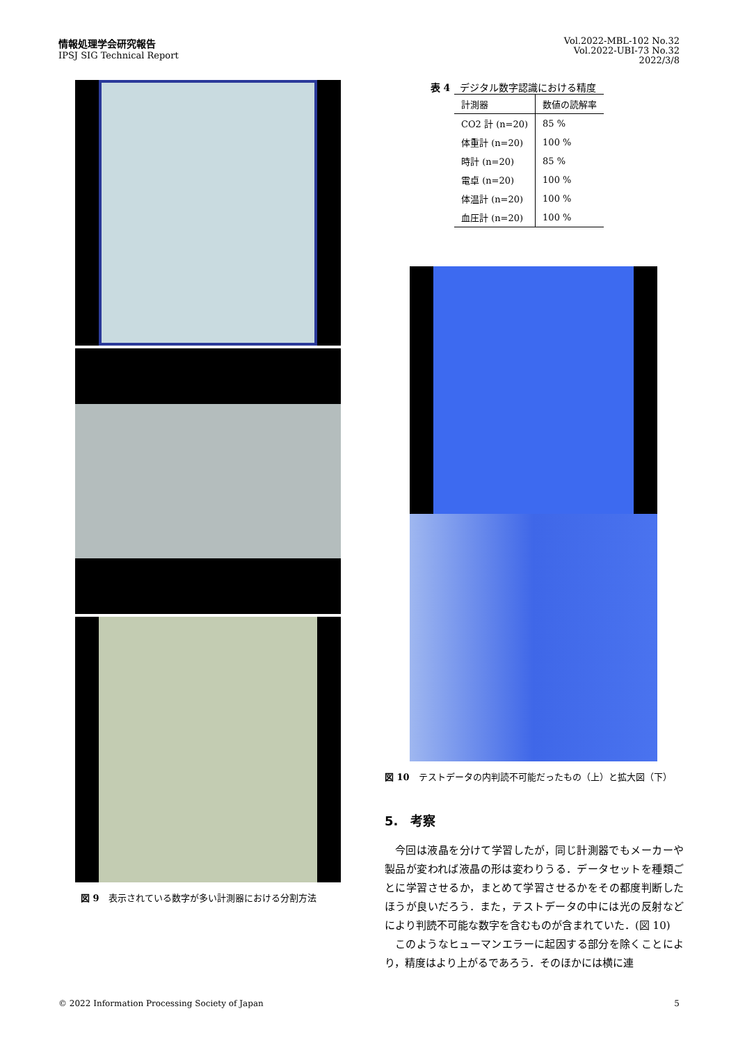情報処理学会研究報告
IPSJ SIG Technical Report
Vol.2022-MBL-102 No.32
Vol.2022-UBI-73 No.32
2022/3/8
図 9　表示されている数字が多い計測器における分割方法
表 4　デジタル数字認識における精度
| 計測器 | 数値の読解率 |
| --- | --- |
| CO2 計 (n=20) | 85 % |
| 体重計 (n=20) | 100 % |
| 時計 (n=20) | 85 % |
| 電卓 (n=20) | 100 % |
| 体温計 (n=20) | 100 % |
| 血圧計 (n=20) | 100 % |
図 10　テストデータの内判読不可能だったもの（上）と拡大図（下）
5.　考察
今回は液晶を分けて学習したが，同じ計測器でもメーカーや製品が変われば液晶の形は変わりうる．データセットを種類ごとに学習させるか，まとめて学習させるかをその都度判断したほうが良いだろう．また，テストデータの中には光の反射などにより判読不可能な数字を含むものが含まれていた．(図 10)
このようなヒューマンエラーに起因する部分を除くことにより，精度はより上がるであろう．そのほかには横に連
© 2022 Information Processing Society of Japan 5